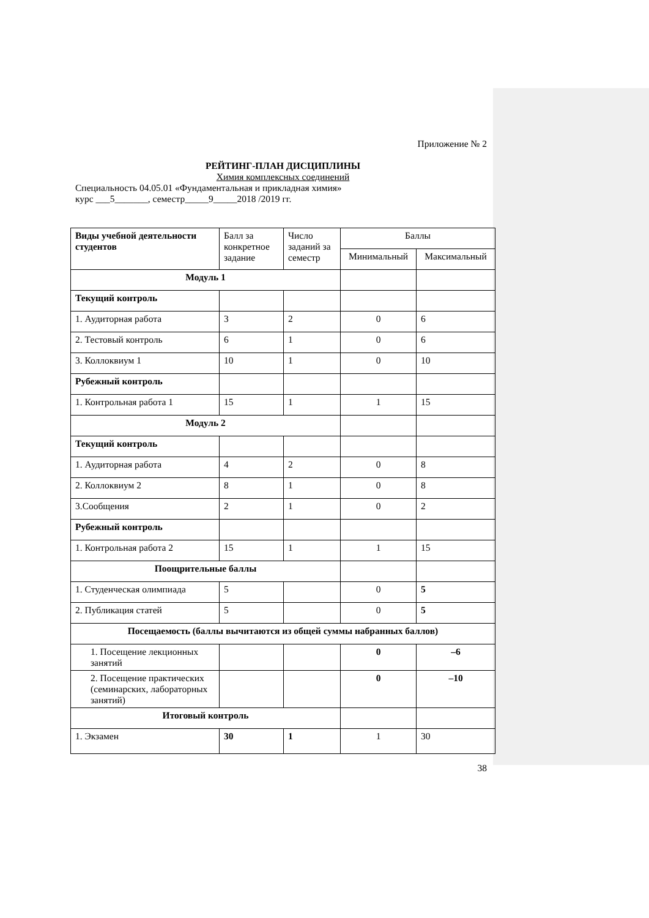Приложение № 2
РЕЙТИНГ-ПЛАН ДИСЦИПЛИНЫ
Химия комплексных соединений
Специальность 04.05.01 «Фундаментальная и прикладная химия»
курс ___5_______, семестр_____9_____2018 /2019 гг.
| Виды учебной деятельности студентов | Балл за конкретное задание | Число заданий за семестр | Баллы | |
| --- | --- | --- | --- | --- |
| | | | Минимальный | Максимальный |
| Модуль 1 | | | | |
| Текущий контроль | | | | |
| 1. Аудиторная работа | 3 | 2 | 0 | 6 |
| 2. Тестовый контроль | 6 | 1 | 0 | 6 |
| 3. Коллоквиум 1 | 10 | 1 | 0 | 10 |
| Рубежный контроль | | | | |
| 1. Контрольная работа 1 | 15 | 1 | 1 | 15 |
| Модуль 2 | | | | |
| Текущий контроль | | | | |
| 1. Аудиторная работа | 4 | 2 | 0 | 8 |
| 2. Коллоквиум 2 | 8 | 1 | 0 | 8 |
| 3.Сообщения | 2 | 1 | 0 | 2 |
| Рубежный контроль | | | | |
| 1. Контрольная работа 2 | 15 | 1 | 1 | 15 |
| Поощрительные баллы | | | | |
| 1. Студенческая олимпиада | 5 | | 0 | 5 |
| 2. Публикация статей | 5 | | 0 | 5 |
| Посещаемость (баллы вычитаются из общей суммы набранных баллов) | | | | |
| 1. Посещение лекционных занятий | | | 0 | –6 |
| 2. Посещение практических (семинарских, лабораторных занятий) | | | 0 | –10 |
| Итоговый контроль | | | | |
| 1. Экзамен | 30 | 1 | 1 | 30 |
38